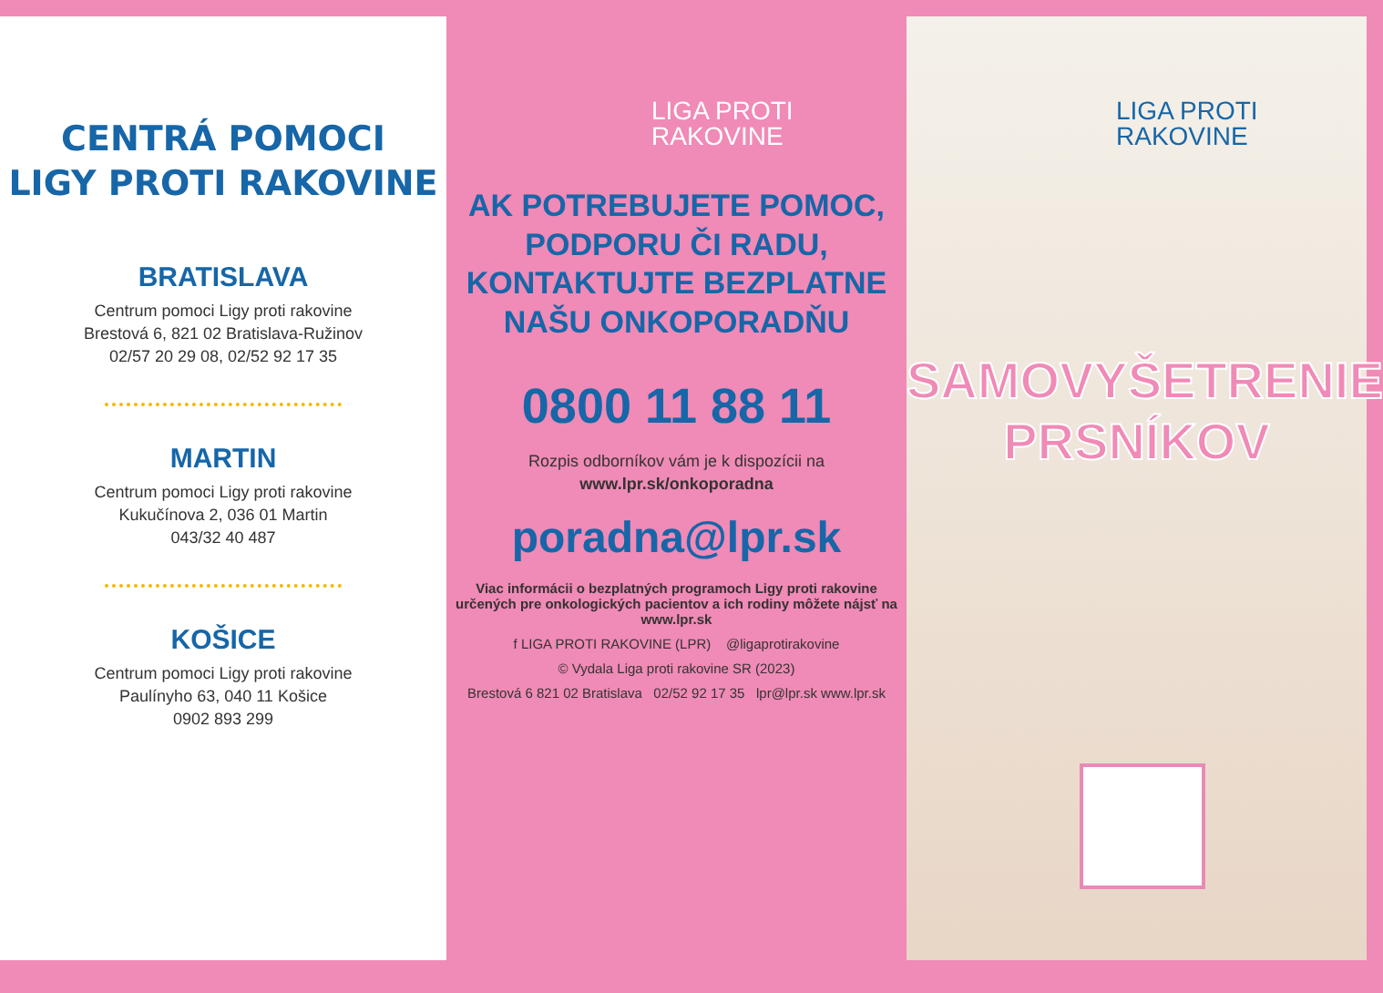CENTRÁ POMOCI
LIGY PROTI RAKOVINE
BRATISLAVA
Centrum pomoci Ligy proti rakovine
Brestová 6, 821 02 Bratislava-Ružinov
02/57 20 29 08, 02/52 92 17 35
MARTIN
Centrum pomoci Ligy proti rakovine
Kukučínova 2, 036 01 Martin
043/32 40 487
KOŠICE
Centrum pomoci Ligy proti rakovine
Paulínyho 63, 040 11 Košice
0902 893 299
LIGA PROTI
RAKOVINE
AK POTREBUJETE POMOC,
PODPORU ČI RADU,
KONTAKTUJTE BEZPLATNE
NAŠU ONKOPORADŇU
0800 11 88 11
Rozpis odborníkov vám je k dispozícii na
www.lpr.sk/onkoporadna
poradna@lpr.sk
Viac informácii o bezplatných programoch Ligy proti rakovine určených pre onkologických pacientov a ich rodiny môžete nájsť na www.lpr.sk
f LIGA PROTI RAKOVINE (LPR) @ligaprotirakovine
© Vydala Liga proti rakovine SR (2023)
Brestová 6 821 02 Bratislava 02/52 92 17 35 lpr@lpr.sk www.lpr.sk
LIGA PROTI
RAKOVINE
SAMOVYŠETRENIE
PRSNÍKOV